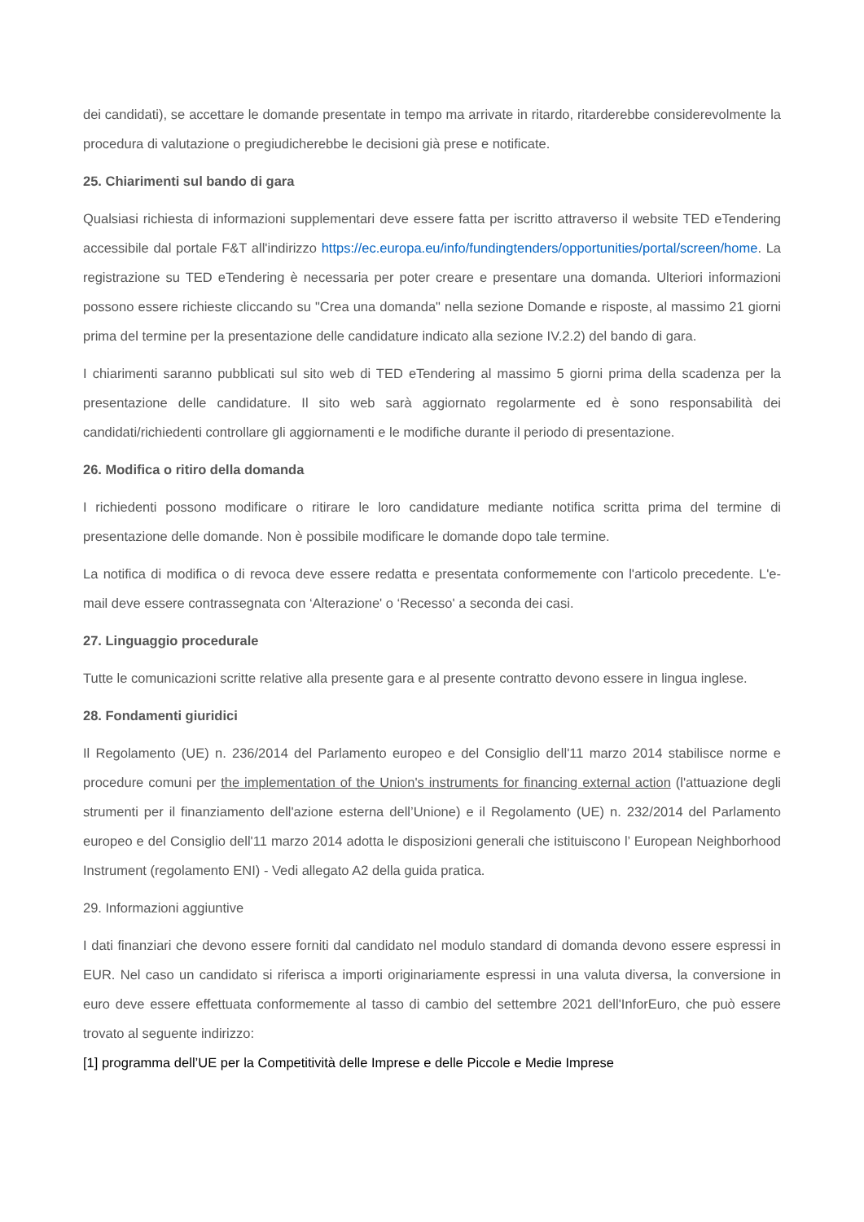dei candidati), se accettare le domande presentate in tempo ma arrivate in ritardo, ritarderebbe considerevolmente la procedura di valutazione o pregiudicherebbe le decisioni già prese e notificate.
25. Chiarimenti sul bando di gara
Qualsiasi richiesta di informazioni supplementari deve essere fatta per iscritto attraverso il website TED eTendering accessibile dal portale F&T all'indirizzo https://ec.europa.eu/info/fundingtenders/opportunities/portal/screen/home. La registrazione su TED eTendering è necessaria per poter creare e presentare una domanda. Ulteriori informazioni possono essere richieste cliccando su "Crea una domanda" nella sezione Domande e risposte, al massimo 21 giorni prima del termine per la presentazione delle candidature indicato alla sezione IV.2.2) del bando di gara.
I chiarimenti saranno pubblicati sul sito web di TED eTendering al massimo 5 giorni prima della scadenza per la presentazione delle candidature. Il sito web sarà aggiornato regolarmente ed è sono responsabilità dei candidati/richiedenti controllare gli aggiornamenti e le modifiche durante il periodo di presentazione.
26. Modifica o ritiro della domanda
I richiedenti possono modificare o ritirare le loro candidature mediante notifica scritta prima del termine di presentazione delle domande. Non è possibile modificare le domande dopo tale termine.
La notifica di modifica o di revoca deve essere redatta e presentata conformemente con l'articolo precedente. L'e-mail deve essere contrassegnata con ‘Alterazione' o ‘Recesso' a seconda dei casi.
27. Linguaggio procedurale
Tutte le comunicazioni scritte relative alla presente gara e al presente contratto devono essere in lingua inglese.
28. Fondamenti giuridici
Il Regolamento (UE) n. 236/2014 del Parlamento europeo e del Consiglio dell'11 marzo 2014 stabilisce norme e procedure comuni per the implementation of the Union's instruments for financing external action (l'attuazione degli strumenti per il finanziamento dell'azione esterna dell’Unione) e il Regolamento (UE) n. 232/2014 del Parlamento europeo e del Consiglio dell'11 marzo 2014 adotta le disposizioni generali che istituiscono l’ European Neighborhood Instrument (regolamento ENI) - Vedi allegato A2 della guida pratica.
29. Informazioni aggiuntive
I dati finanziari che devono essere forniti dal candidato nel modulo standard di domanda devono essere espressi in EUR. Nel caso un candidato si riferisca a importi originariamente espressi in una valuta diversa, la conversione in euro deve essere effettuata conformemente al tasso di cambio del settembre 2021 dell'InforEuro, che può essere trovato al seguente indirizzo:
[1] programma dell’UE per la Competitività delle Imprese e delle Piccole e Medie Imprese